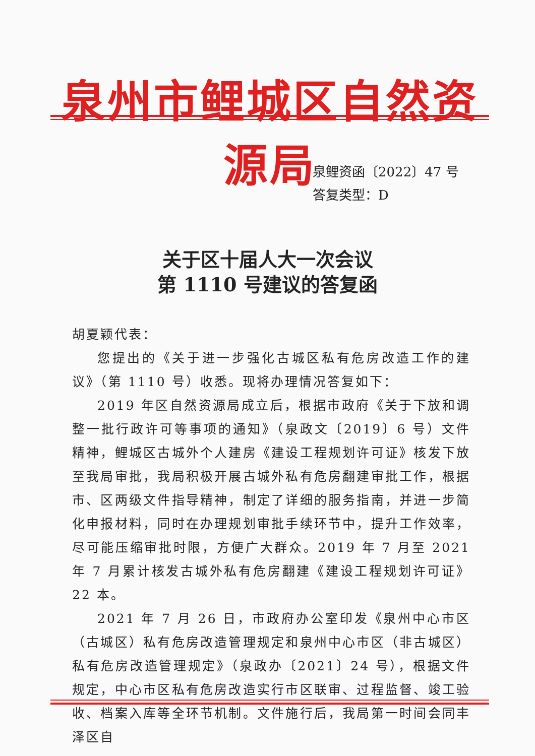泉州市鲤城区自然资源局
泉鲤资函〔2022〕47 号
答复类型：D
关于区十届人大一次会议
第 1110 号建议的答复函
胡夏颖代表：
您提出的《关于进一步强化古城区私有危房改造工作的建议》（第 1110 号）收悉。现将办理情况答复如下：
2019 年区自然资源局成立后，根据市政府《关于下放和调整一批行政许可等事项的通知》（泉政文〔2019〕6 号）文件精神，鲤城区古城外个人建房《建设工程规划许可证》核发下放至我局审批，我局积极开展古城外私有危房翻建审批工作，根据市、区两级文件指导精神，制定了详细的服务指南，并进一步简化申报材料，同时在办理规划审批手续环节中，提升工作效率，尽可能压缩审批时限，方便广大群众。2019 年 7 月至 2021 年 7 月累计核发古城外私有危房翻建《建设工程规划许可证》22 本。
2021 年 7 月 26 日，市政府办公室印发《泉州中心市区（古城区）私有危房改造管理规定和泉州中心市区（非古城区）私有危房改造管理规定》（泉政办〔2021〕24 号），根据文件规定，中心市区私有危房改造实行市区联审、过程监督、竣工验收、档案入库等全环节机制。文件施行后，我局第一时间会同丰泽区自